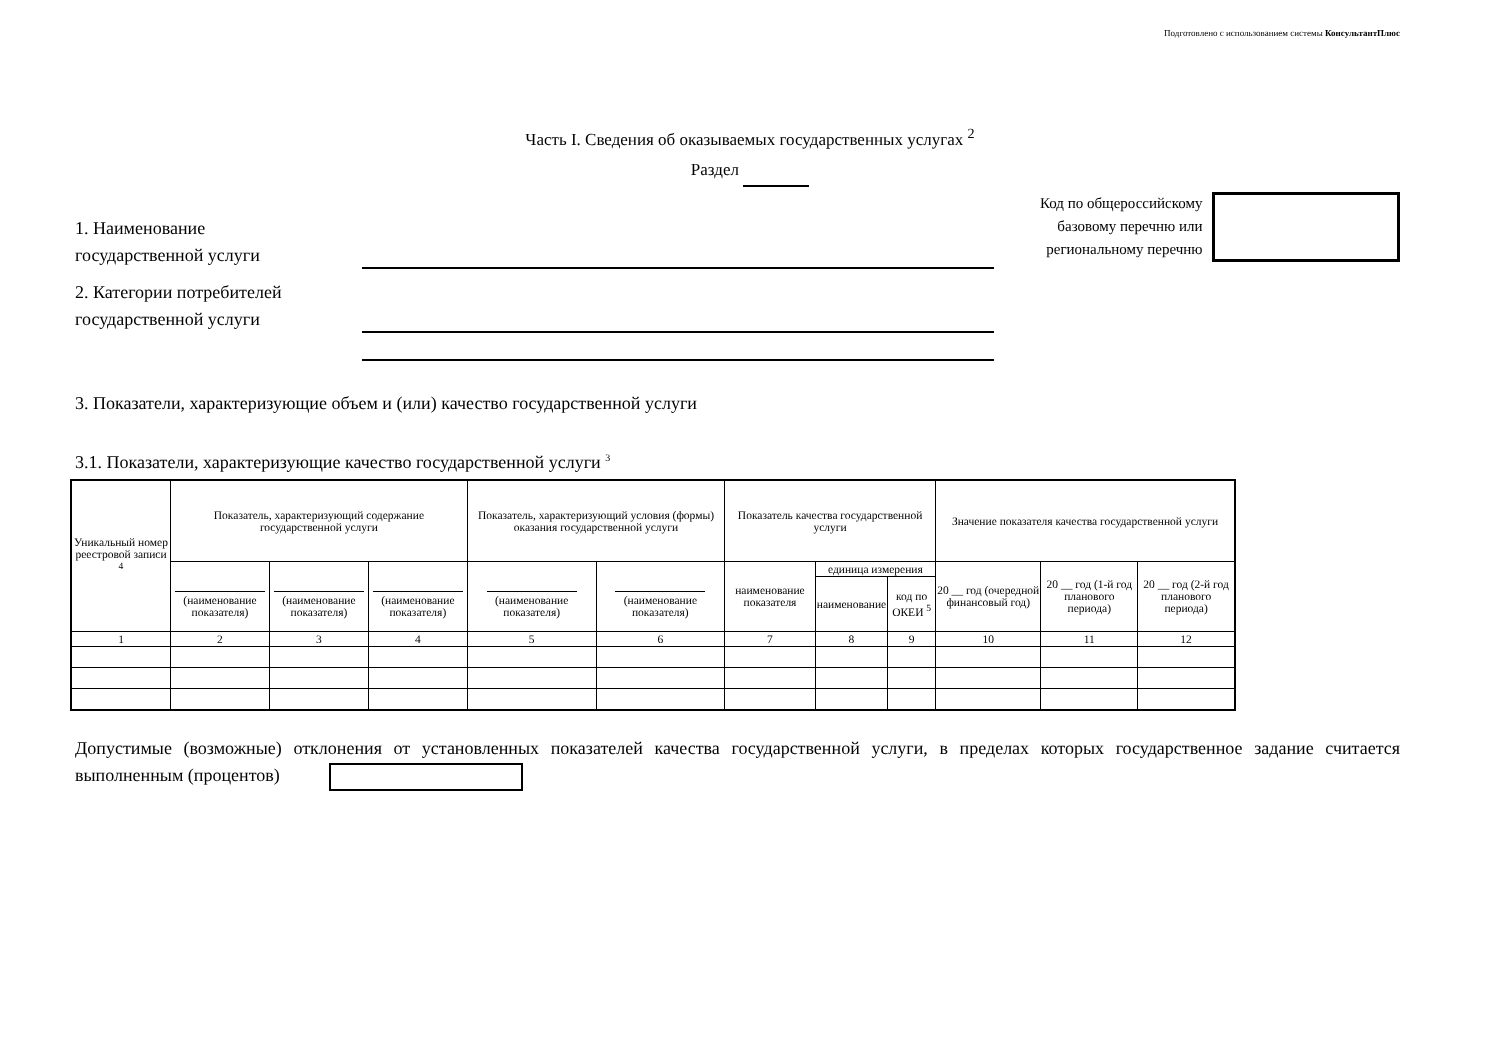Подготовлено с использованием системы КонсультантПлюс
Часть I. Сведения об оказываемых государственных услугах <sup>2</sup>
Раздел
Код по общероссийскому
базовому перечню или
региональному перечню
1. Наименование
государственной услуги
2. Категории потребителей
государственной услуги
3. Показатели, характеризующие объем и (или) качество государственной услуги
3.1. Показатели, характеризующие качество государственной услуги <sup>3</sup>
| Уникальный номер реестровой записи <sup>4</sup> | Показатель, характеризующий содержание государственной услуги | | | Показатель, характеризующий условия (формы) оказания государственной услуги | | Показатель качества государственной услуги | | | Значение показателя качества государственной услуги | | |
| --- | --- | --- | --- | --- | --- | --- | --- | --- | --- | --- | --- |
| | (наименование показателя) | (наименование показателя) | (наименование показателя) | (наименование показателя) | (наименование показателя) | наименование показателя | единица измерения | | 20 __ год (очередной финансовый год) | 20 __ год (1-й год планового периода) | 20 __ год (2-й год планового периода) |
| | | | | | | | наименование | код по ОКЕИ <sup>5</sup> | | | |
| 1 | 2 | 3 | 4 | 5 | 6 | 7 | 8 | 9 | 10 | 11 | 12 |
Допустимые (возможные) отклонения от установленных показателей качества государственной услуги, в пределах которых государственное задание считается выполненным (процентов)